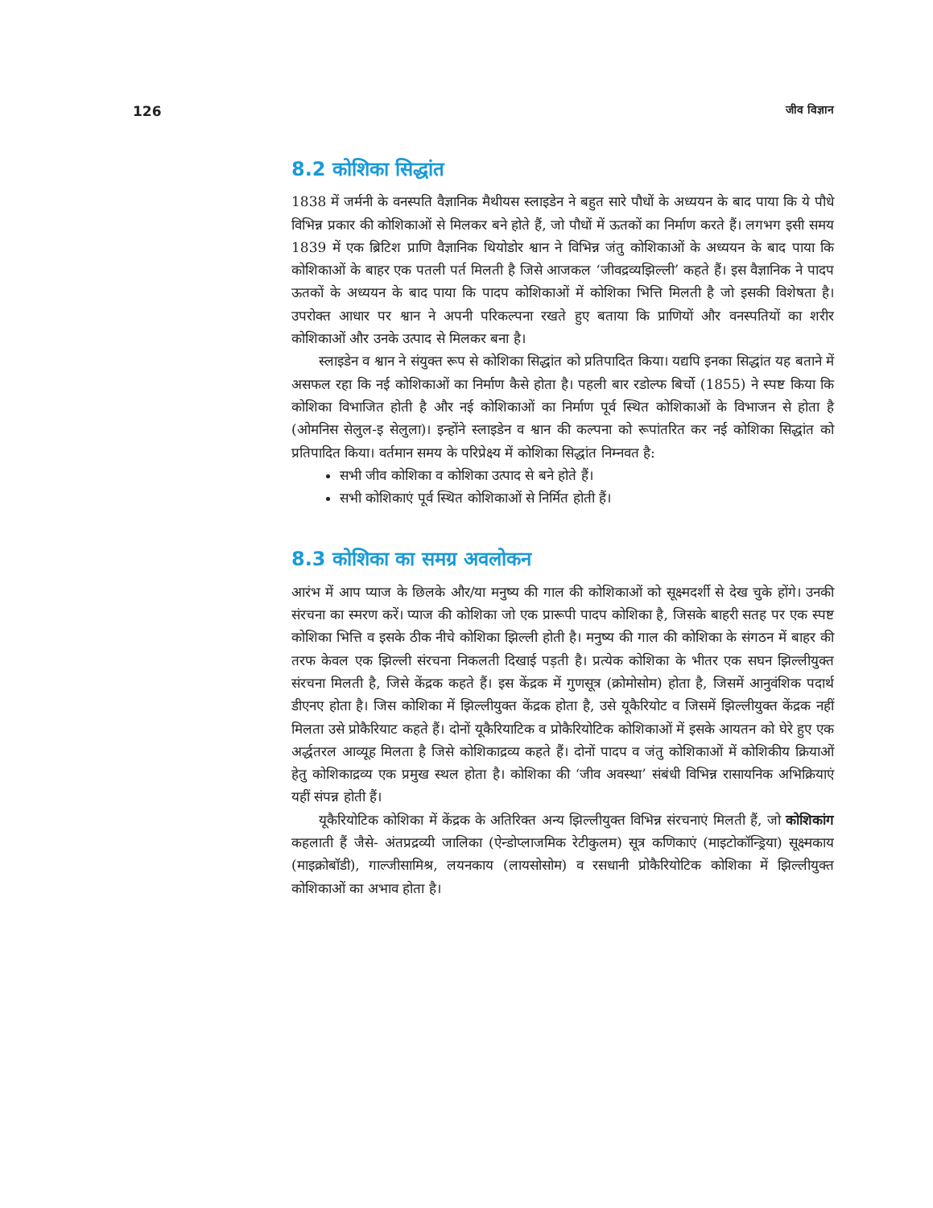126 जीव विज्ञान
8.2 कोशिका सिद्धांत
1838 में जर्मनी के वनस्पति वैज्ञानिक मैथीयस स्लाइडेन ने बहुत सारे पौधों के अध्ययन के बाद पाया कि ये पौधे विभिन्न प्रकार की कोशिकाओं से मिलकर बने होते हैं, जो पौधों में ऊतकों का निर्माण करते हैं। लगभग इसी समय 1839 में एक ब्रिटिश प्राणि वैज्ञानिक थियोडोर श्वान ने विभिन्न जंतु कोशिकाओं के अध्ययन के बाद पाया कि कोशिकाओं के बाहर एक पतली पर्त मिलती है जिसे आजकल ‘जीवद्रव्यझिल्ली’ कहते हैं। इस वैज्ञानिक ने पादप ऊतकों के अध्ययन के बाद पाया कि पादप कोशिकाओं में कोशिका भित्ति मिलती है जो इसकी विशेषता है। उपरोक्त आधार पर श्वान ने अपनी परिकल्पना रखते हुए बताया कि प्राणियों और वनस्पतियों का शरीर कोशिकाओं और उनके उत्पाद से मिलकर बना है।
स्लाइडेन व श्वान ने संयुक्त रूप से कोशिका सिद्धांत को प्रतिपादित किया। यद्यपि इनका सिद्धांत यह बताने में असफल रहा कि नई कोशिकाओं का निर्माण कैसे होता है। पहली बार रडोल्फ बिर्चो (1855) ने स्पष्ट किया कि कोशिका विभाजित होती है और नई कोशिकाओं का निर्माण पूर्व स्थित कोशिकाओं के विभाजन से होता है (ओमनिस सेलुल-इ सेलुला)। इन्होंने स्लाइडेन व श्वान की कल्पना को रूपांतरित कर नई कोशिका सिद्धांत को प्रतिपादित किया। वर्तमान समय के परिप्रेक्ष्य में कोशिका सिद्धांत निम्नवत है:
सभी जीव कोशिका व कोशिका उत्पाद से बने होते हैं।
सभी कोशिकाएं पूर्व स्थित कोशिकाओं से निर्मित होती हैं।
8.3 कोशिका का समग्र अवलोकन
आरंभ में आप प्याज के छिलके और/या मनुष्य की गाल की कोशिकाओं को सूक्ष्मदर्शी से देख चुके होंगे। उनकी संरचना का स्मरण करें। प्याज की कोशिका जो एक प्रारूपी पादप कोशिका है, जिसके बाहरी सतह पर एक स्पष्ट कोशिका भित्ति व इसके ठीक नीचे कोशिका झिल्ली होती है। मनुष्य की गाल की कोशिका के संगठन में बाहर की तरफ केवल एक झिल्ली संरचना निकलती दिखाई पड़ती है। प्रत्येक कोशिका के भीतर एक सघन झिल्लीयुक्त संरचना मिलती है, जिसे केंद्रक कहते हैं। इस केंद्रक में गुणसूत्र (क्रोमोसोम) होता है, जिसमें आनुवंशिक पदार्थ डीएनए होता है। जिस कोशिका में झिल्लीयुक्त केंद्रक होता है, उसे यूकैरियोट व जिसमें झिल्लीयुक्त केंद्रक नहीं मिलता उसे प्रोकैरियाट कहते हैं। दोनों यूकैरियाटिक व प्रोकैरियोटिक कोशिकाओं में इसके आयतन को घेरे हुए एक अर्द्धतरल आव्यूह मिलता है जिसे कोशिकाद्रव्य कहते हैं। दोनों पादप व जंतु कोशिकाओं में कोशिकीय क्रियाओं हेतु कोशिकाद्रव्य एक प्रमुख स्थल होता है। कोशिका की ‘जीव अवस्था’ संबंधी विभिन्न रासायनिक अभिक्रियाएं यहीं संपन्न होती हैं।
यूकैरियोटिक कोशिका में केंद्रक के अतिरिक्त अन्य झिल्लीयुक्त विभिन्न संरचनाएं मिलती हैं, जो कोशिकांग कहलाती हैं जैसे- अंतप्रद्रव्यी जालिका (ऐन्डोप्लाजमिक रेटीकुलम) सूत्र कणिकाएं (माइटोकॉन्ड्रिया) सूक्ष्मकाय (माइक्रोबॉडी), गाल्जीसामिश्र, लयनकाय (लायसोसोम) व रसधानी प्रोकैरियोटिक कोशिका में झिल्लीयुक्त कोशिकाओं का अभाव होता है।